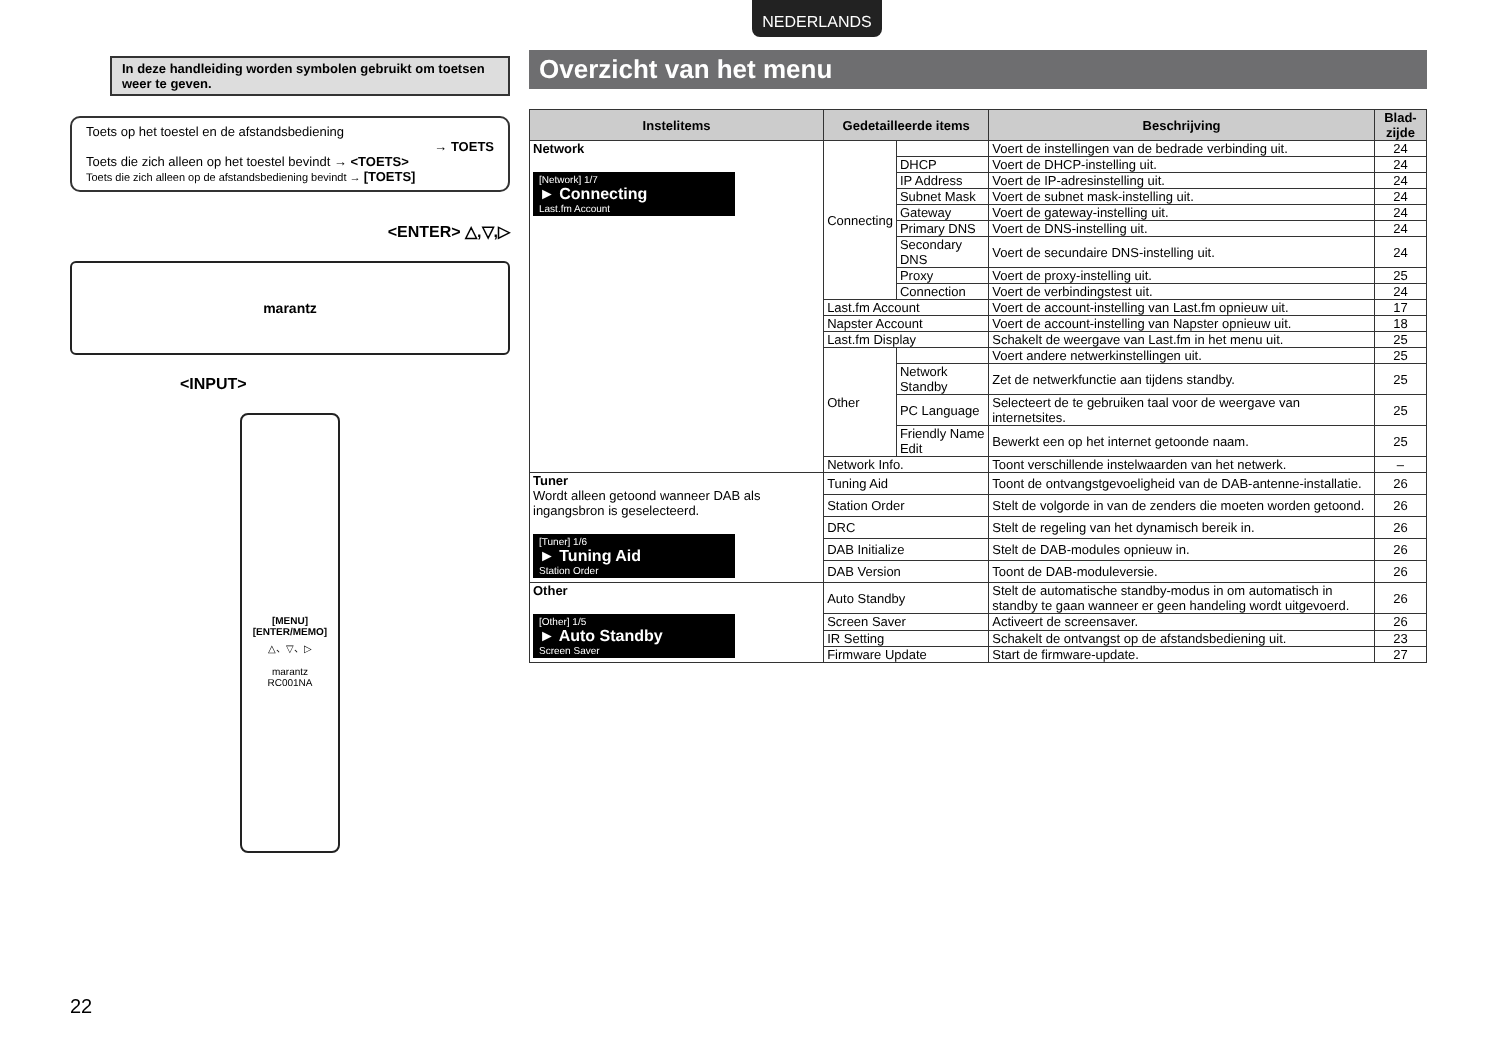NEDERLANDS
In deze handleiding worden symbolen gebruikt om toetsen weer te geven.
Toets op het toestel en de afstandsbediening
→ TOETS
Toets die zich alleen op het toestel bevindt → <TOETS>
Toets die zich alleen op de afstandsbediening bevindt → [TOETS]
<ENTER> △,▽,▷
marantz
<INPUT>
[MENU]
[ENTER/MEMO]
△、▽、▷
marantz
RC001NA
Overzicht van het menu
| Instelitems | Gedetailleerde items | | Beschrijving | Blad-zijde |
| --- | --- | --- | --- | --- |
| Network [Network] 1/7 ► Connecting Last.fm Account | Connecting | | Voert de instellingen van de bedrade verbinding uit. | 24 |
| | | DHCP | Voert de DHCP-instelling uit. | 24 |
| | | IP Address | Voert de IP-adresinstelling uit. | 24 |
| | | Subnet Mask | Voert de subnet mask-instelling uit. | 24 |
| | | Gateway | Voert de gateway-instelling uit. | 24 |
| | | Primary DNS | Voert de DNS-instelling uit. | 24 |
| | | Secondary DNS | Voert de secundaire DNS-instelling uit. | 24 |
| | | Proxy | Voert de proxy-instelling uit. | 25 |
| | | Connection | Voert de verbindingstest uit. | 24 |
| | Last.fm Account | | Voert de account-instelling van Last.fm opnieuw uit. | 17 |
| | Napster Account | | Voert de account-instelling van Napster opnieuw uit. | 18 |
| | Last.fm Display | | Schakelt de weergave van Last.fm in het menu uit. | 25 |
| | Other | | Voert andere netwerkinstellingen uit. | 25 |
| | | Network Standby | Zet de netwerkfunctie aan tijdens standby. | 25 |
| | | PC Language | Selecteert de te gebruiken taal voor de weergave van internetsites. | 25 |
| | | Friendly Name Edit | Bewerkt een op het internet getoonde naam. | 25 |
| | Network Info. | | Toont verschillende instelwaarden van het netwerk. | – |
| Tuner Wordt alleen getoond wanneer DAB als ingangsbron is geselecteerd. [Tuner] 1/6 ► Tuning Aid Station Order | Tuning Aid | | Toont de ontvangstgevoeligheid van de DAB-antenne-installatie. | 26 |
| | Station Order | | Stelt de volgorde in van de zenders die moeten worden getoond. | 26 |
| | DRC | | Stelt de regeling van het dynamisch bereik in. | 26 |
| | DAB Initialize | | Stelt de DAB-modules opnieuw in. | 26 |
| | DAB Version | | Toont de DAB-moduleversie. | 26 |
| Other [Other] 1/5 ► Auto Standby Screen Saver | Auto Standby | | Stelt de automatische standby-modus in om automatisch in standby te gaan wanneer er geen handeling wordt uitgevoerd. | 26 |
| | Screen Saver | | Activeert de screensaver. | 26 |
| | IR Setting | | Schakelt de ontvangst op de afstandsbediening uit. | 23 |
| | Firmware Update | | Start de firmware-update. | 27 |
22